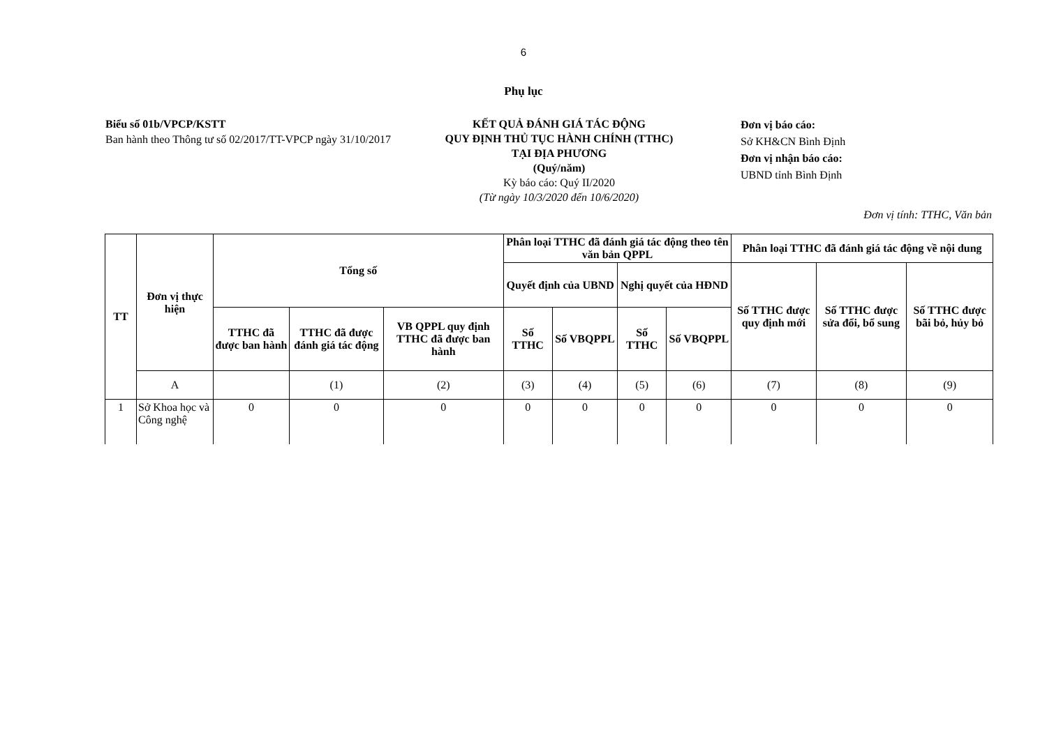6
Phụ lục
Biểu số 01b/VPCP/KSTT
Ban hành theo Thông tư số 02/2017/TT-VPCP ngày 31/10/2017
KẾT QUẢ ĐÁNH GIÁ TÁC ĐỘNG
QUY ĐỊNH THỦ TỤC HÀNH CHÍNH (TTHC)
TẠI ĐỊA PHƯƠNG
(Quý/năm)
Kỳ báo cáo: Quý II/2020
(Từ ngày 10/3/2020 đến 10/6/2020)
Đơn vị báo cáo:
Sở KH&CN Bình Định
Đơn vị nhận báo cáo:
UBND tỉnh Bình Định
Đơn vị tính: TTHC, Văn bản
| TT | Đơn vị thực hiện | Tổng số | | | Phân loại TTHC đã đánh giá tác động theo tên văn bản QPPL | | | | Phân loại TTHC đã đánh giá tác động về nội dung | | |
| --- | --- | --- | --- | --- | --- | --- | --- | --- | --- | --- | --- |
| | | | | | Quyết định của UBND | | Nghị quyết của HĐND | | Số TTHC được quy định mới | Số TTHC được sửa đổi, bổ sung | Số TTHC được bãi bỏ, hủy bỏ |
| | | TTHC đã được ban hành | TTHC đã được đánh giá tác động | VB QPPL quy định TTHC đã được ban hành | Số TTHC | Số VBQPPL | Số TTHC | Số VBQPPL | | | |
| | A | | (1) | (2) | (3) | (4) | (5) | (6) | (7) | (8) | (9) |
| 1 | Sở Khoa học và Công nghệ | 0 | 0 | 0 | 0 | 0 | 0 | 0 | 0 | 0 | 0 |